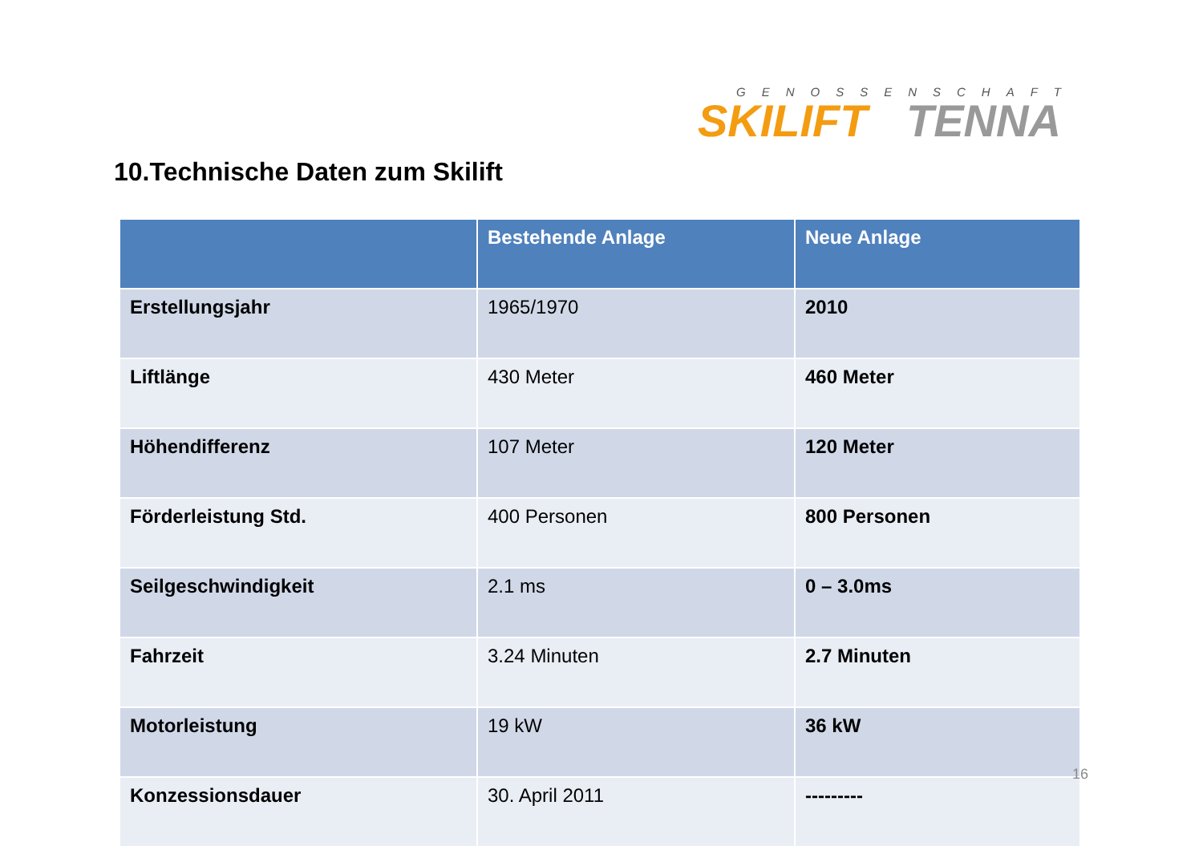GENOSSENSCHAFT
SKILIFT TENNA
10.Technische Daten zum Skilift
| | Bestehende Anlage | Neue Anlage |
| --- | --- | --- |
| Erstellungsjahr | 1965/1970 | 2010 |
| Liftlänge | 430 Meter | 460 Meter |
| Höhendifferenz | 107 Meter | 120 Meter |
| Förderleistung Std. | 400 Personen | 800 Personen |
| Seilgeschwindigkeit | 2.1 ms | 0 – 3.0ms |
| Fahrzeit | 3.24 Minuten | 2.7 Minuten |
| Motorleistung | 19 kW | 36 kW |
| Konzessionsdauer | 30. April 2011 | --------- |
16